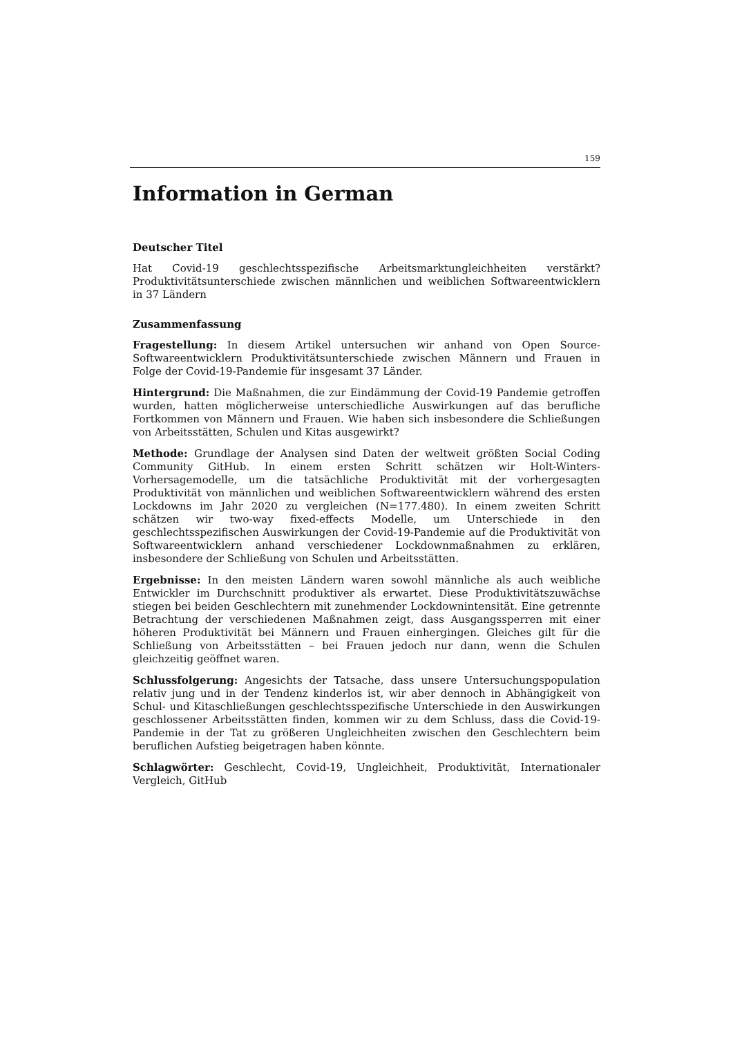159
Information in German
Deutscher Titel
Hat Covid-19 geschlechtsspezifische Arbeitsmarktungleichheiten verstärkt? Produktivitätsunterschiede zwischen männlichen und weiblichen Softwareentwicklern in 37 Ländern
Zusammenfassung
Fragestellung: In diesem Artikel untersuchen wir anhand von Open Source-Softwareentwicklern Produktivitätsunterschiede zwischen Männern und Frauen in Folge der Covid-19-Pandemie für insgesamt 37 Länder.
Hintergrund: Die Maßnahmen, die zur Eindämmung der Covid-19 Pandemie getroffen wurden, hatten möglicherweise unterschiedliche Auswirkungen auf das berufliche Fortkommen von Männern und Frauen. Wie haben sich insbesondere die Schließungen von Arbeitsstätten, Schulen und Kitas ausgewirkt?
Methode: Grundlage der Analysen sind Daten der weltweit größten Social Coding Community GitHub. In einem ersten Schritt schätzen wir Holt-Winters-Vorhersagemodelle, um die tatsächliche Produktivität mit der vorhergesagten Produktivität von männlichen und weiblichen Softwareentwicklern während des ersten Lockdowns im Jahr 2020 zu vergleichen (N=177.480). In einem zweiten Schritt schätzen wir two-way fixed-effects Modelle, um Unterschiede in den geschlechtsspezifischen Auswirkungen der Covid-19-Pandemie auf die Produktivität von Softwareentwicklern anhand verschiedener Lockdownmaßnahmen zu erklären, insbesondere der Schließung von Schulen und Arbeitsstätten.
Ergebnisse: In den meisten Ländern waren sowohl männliche als auch weibliche Entwickler im Durchschnitt produktiver als erwartet. Diese Produktivitätszuwächse stiegen bei beiden Geschlechtern mit zunehmender Lockdownintensität. Eine getrennte Betrachtung der verschiedenen Maßnahmen zeigt, dass Ausgangssperren mit einer höheren Produktivität bei Männern und Frauen einhergingen. Gleiches gilt für die Schließung von Arbeitsstätten – bei Frauen jedoch nur dann, wenn die Schulen gleichzeitig geöffnet waren.
Schlussfolgerung: Angesichts der Tatsache, dass unsere Untersuchungspopulation relativ jung und in der Tendenz kinderlos ist, wir aber dennoch in Abhängigkeit von Schul- und Kitaschließungen geschlechtsspezifische Unterschiede in den Auswirkungen geschlossener Arbeitsstätten finden, kommen wir zu dem Schluss, dass die Covid-19-Pandemie in der Tat zu größeren Ungleichheiten zwischen den Geschlechtern beim beruflichen Aufstieg beigetragen haben könnte.
Schlagwörter: Geschlecht, Covid-19, Ungleichheit, Produktivität, Internationaler Vergleich, GitHub